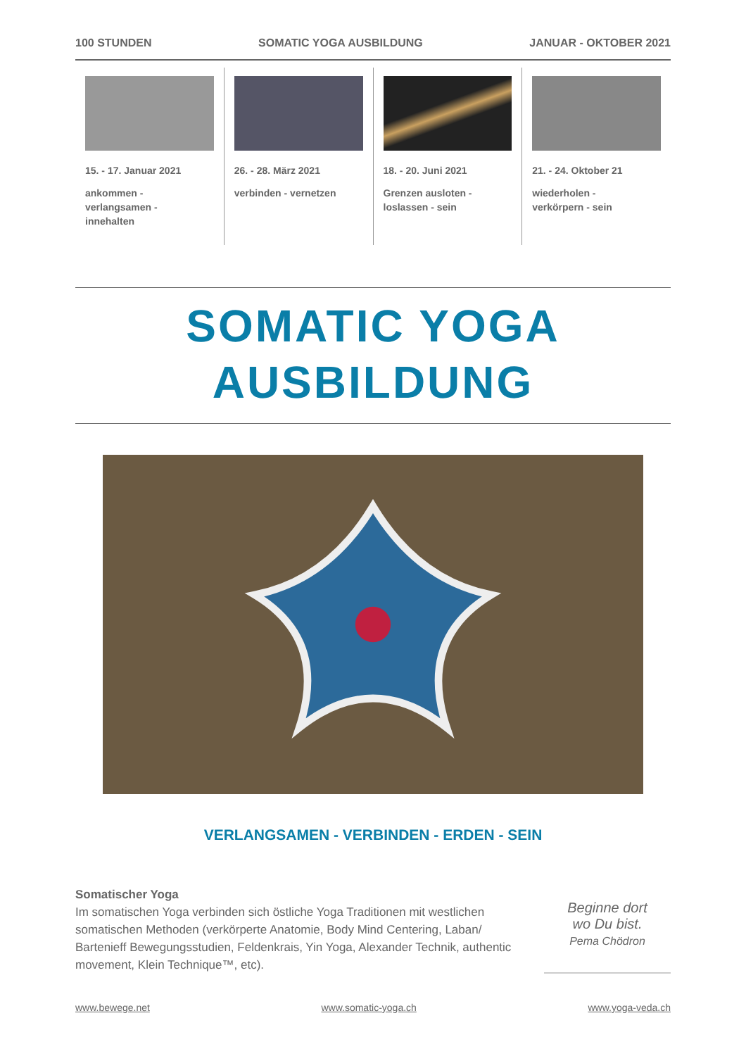100 STUNDEN SOMATIC YOGA AUSBILDUNG JANUAR - OKTOBER 2021
15. - 17. Januar 2021
ankommen -
verlangsamen -
innehalten
26. - 28. März 2021
verbinden - vernetzen
18. - 20. Juni 2021
Grenzen ausloten -
loslassen - sein
21. - 24. Oktober 21
wiederholen -
verkörpern - sein
SOMATIC YOGA
AUSBILDUNG
VERLANGSAMEN - VERBINDEN - ERDEN - SEIN
Somatischer Yoga
Im somatischen Yoga verbinden sich östliche Yoga Traditionen mit westlichen somatischen Methoden (verkörperte Anatomie, Body Mind Centering, Laban/ Bartenieff Bewegungsstudien, Feldenkrais, Yin Yoga, Alexander Technik, authentic movement, Klein Technique™, etc).
Beginne dort
wo Du bist.
Pema Chödron
www.bewege.net www.somatic-yoga.ch www.yoga-veda.ch